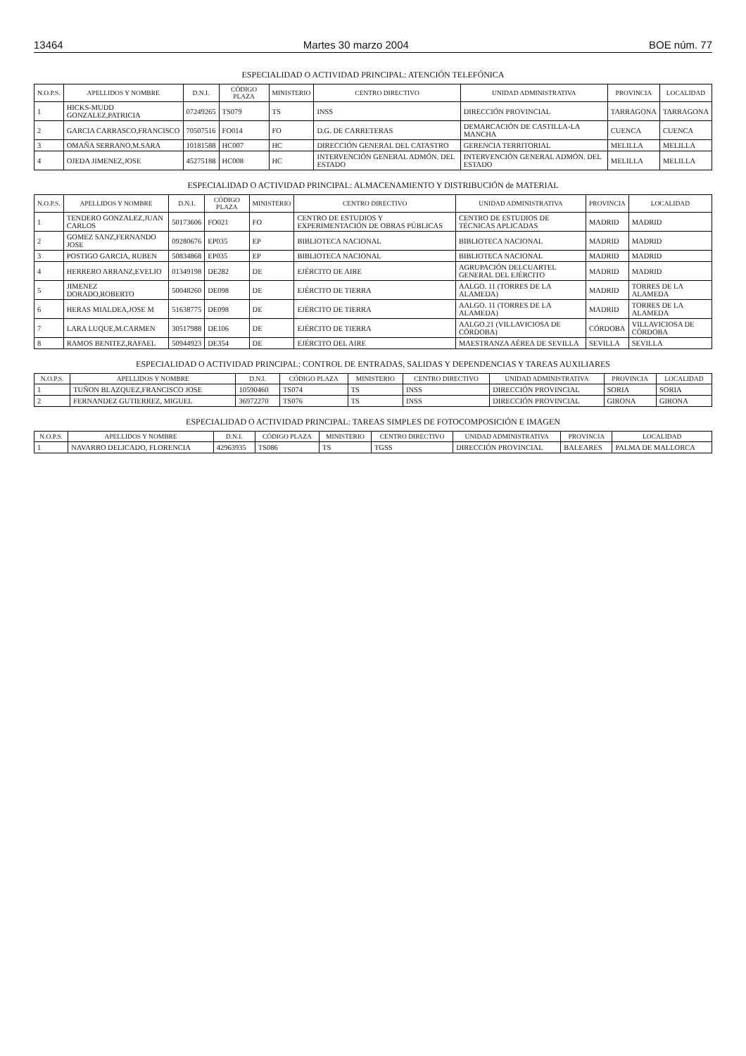13464 Martes 30 marzo 2004 BOE núm. 77
ESPECIALIDAD O ACTIVIDAD PRINCIPAL: ATENCIÓN TELEFÓNICA
| N.O.P.S. | APELLIDOS Y NOMBRE | D.N.I. | CÓDIGO PLAZA | MINISTERIO | CENTRO DIRECTIVO | UNIDAD ADMINISTRATIVA | PROVINCIA | LOCALIDAD |
| --- | --- | --- | --- | --- | --- | --- | --- | --- |
| 1 | HICKS-MUDD GONZALEZ,PATRICIA | 07249265 | TS079 | TS | INSS | DIRECCIÓN PROVINCIAL | TARRAGONA | TARRAGONA |
| 2 | GARCIA CARRASCO,FRANCISCO | 70507516 | FO014 | FO | D.G. DE CARRETERAS | DEMARCACIÓN DE CASTILLA-LA MANCHA | CUENCA | CUENCA |
| 3 | OMAÑA SERRANO,M.SARA | 10181588 | HC007 | HC | DIRECCIÓN GENERAL DEL CATASTRO | GERENCIA TERRITORIAL | MELILLA | MELILLA |
| 4 | OJEDA JIMENEZ,JOSE | 45275188 | HC008 | HC | INTERVENCIÓN GENERAL ADMÓN. DEL ESTADO | INTERVENCIÓN GENERAL ADMÓN. DEL ESTADO | MELILLA | MELILLA |
ESPECIALIDAD O ACTIVIDAD PRINCIPAL: ALMACENAMIENTO Y DISTRIBUCIÓN de MATERIAL
| N.O.P.S. | APELLIDOS Y NOMBRE | D.N.I. | CÓDIGO PLAZA | MINISTERIO | CENTRO DIRECTIVO | UNIDAD ADMINISTRATIVA | PROVINCIA | LOCALIDAD |
| --- | --- | --- | --- | --- | --- | --- | --- | --- |
| 1 | TENDERO GONZALEZ,JUAN CARLOS | 50173606 | FO021 | FO | CENTRO DE ESTUDIOS Y EXPERIMENTACIÓN DE OBRAS PÚBLICAS | CENTRO DE ESTUDIOS DE TÉCNICAS APLICADAS | MADRID | MADRID |
| 2 | GOMEZ SANZ,FERNANDO JOSE | 09280676 | EP035 | EP | BIBLIOTECA NACIONAL | BIBLIOTECA NACIONAL | MADRID | MADRID |
| 3 | POSTIGO GARCIA, RUBEN | 50834868 | EP035 | EP | BIBLIOTECA NACIONAL | BIBLIOTECA NACIONAL | MADRID | MADRID |
| 4 | HERRERO ARRANZ,EVELIO | 01349198 | DE282 | DE | EJÉRCITO DE AIRE | AGRUPACIÓN DELCUARTEL GENERAL DEL EJÉRCITO | MADRID | MADRID |
| 5 | JIMENEZ DORADO,ROBERTO | 50048260 | DE098 | DE | EJÉRCITO DE TIERRA | AALGO. 11 (TORRES DE LA ALAMEDA) | MADRID | TORRES DE LA ALAMEDA |
| 6 | HERAS MIALDEA,JOSE M | 51638775 | DE098 | DE | EJÉRCITO DE TIERRA | AALGO. 11 (TORRES DE LA ALAMEDA) | MADRID | TORRES DE LA ALAMEDA |
| 7 | LARA LUQUE,M.CARMEN | 30517988 | DE106 | DE | EJÉRCITO DE TIERRA | AALGO.21 (VILLAVICIOSA DE CÓRDOBA) | CÓRDOBA | VILLAVICIOSA DE CÓRDOBA |
| 8 | RAMOS BENITEZ,RAFAEL | 50944923 | DE354 | DE | EJÉRCITO DEL AIRE | MAESTRANZA AÉREA DE SEVILLA | SEVILLA | SEVILLA |
ESPECIALIDAD O ACTIVIDAD PRINCIPAL: CONTROL DE ENTRADAS, SALIDAS Y DEPENDENCIAS Y TAREAS AUXILIARES
| N.O.P.S. | APELLIDOS Y NOMBRE | D.N.I. | CÓDIGO PLAZA | MINISTERIO | CENTRO DIRECTIVO | UNIDAD ADMINISTRATIVA | PROVINCIA | LOCALIDAD |
| --- | --- | --- | --- | --- | --- | --- | --- | --- |
| 1 | TUÑON BLAZQUEZ,FRANCISCO JOSE | 10590460 | TS074 | TS | INSS | DIRECCIÓN PROVINCIAL | SORIA | SORIA |
| 2 | FERNANDEZ GUTIERREZ, MIGUEL | 36972270 | TS076 | TS | INSS | DIRECCIÓN PROVINCIAL | GIRONA | GIRONA |
ESPECIALIDAD O ACTIVIDAD PRINCIPAL: TAREAS SIMPLES DE FOTOCOMPOSICIÓN E IMAGEN
| N.O.P.S. | APELLIDOS Y NOMBRE | D.N.I. | CÓDIGO PLAZA | MINISTERIO | CENTRO DIRECTIVO | UNIDAD ADMINISTRATIVA | PROVINCIA | LOCALIDAD |
| --- | --- | --- | --- | --- | --- | --- | --- | --- |
| 1 | NAVARRO DELICADO, FLORENCIA | 42963935 | TS086 | TS | TGSS | DIRECCIÓN PROVINCIAL | BALEARES | PALMA DE MALLORCA |